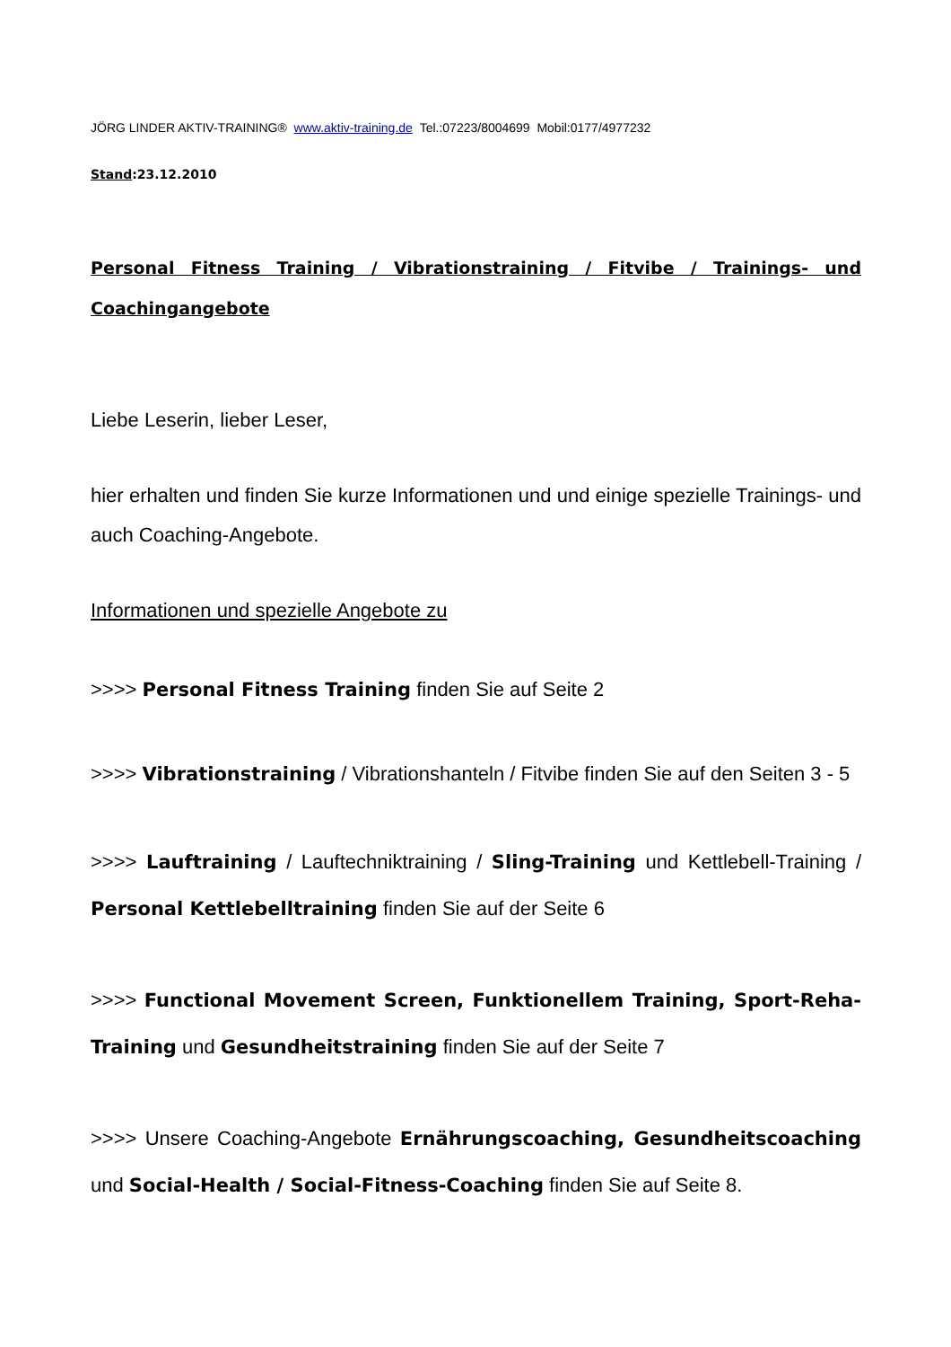JÖRG LINDER AKTIV-TRAINING® www.aktiv-training.de Tel.:07223/8004699 Mobil:0177/4977232
Stand:23.12.2010
Personal Fitness Training / Vibrationstraining / Fitvibe / Trainings- und Coachingangebote
Liebe Leserin, lieber Leser,
hier erhalten und finden Sie kurze Informationen und und einige spezielle Trainings- und auch Coaching-Angebote.
Informationen und spezielle Angebote zu
>>>> Personal Fitness Training finden Sie auf Seite 2
>>>> Vibrationstraining / Vibrationshanteln / Fitvibe finden Sie auf den Seiten 3 - 5
>>>> Lauftraining / Lauftechniktraining / Sling-Training und Kettlebell-Training / Personal Kettlebelltraining finden Sie auf der Seite 6
>>>> Functional Movement Screen, Funktionellem Training, Sport-Reha-Training und Gesundheitstraining finden Sie auf der Seite 7
>>>> Unsere Coaching-Angebote Ernährungscoaching, Gesundheitscoaching und Social-Health / Social-Fitness-Coaching finden Sie auf Seite 8.